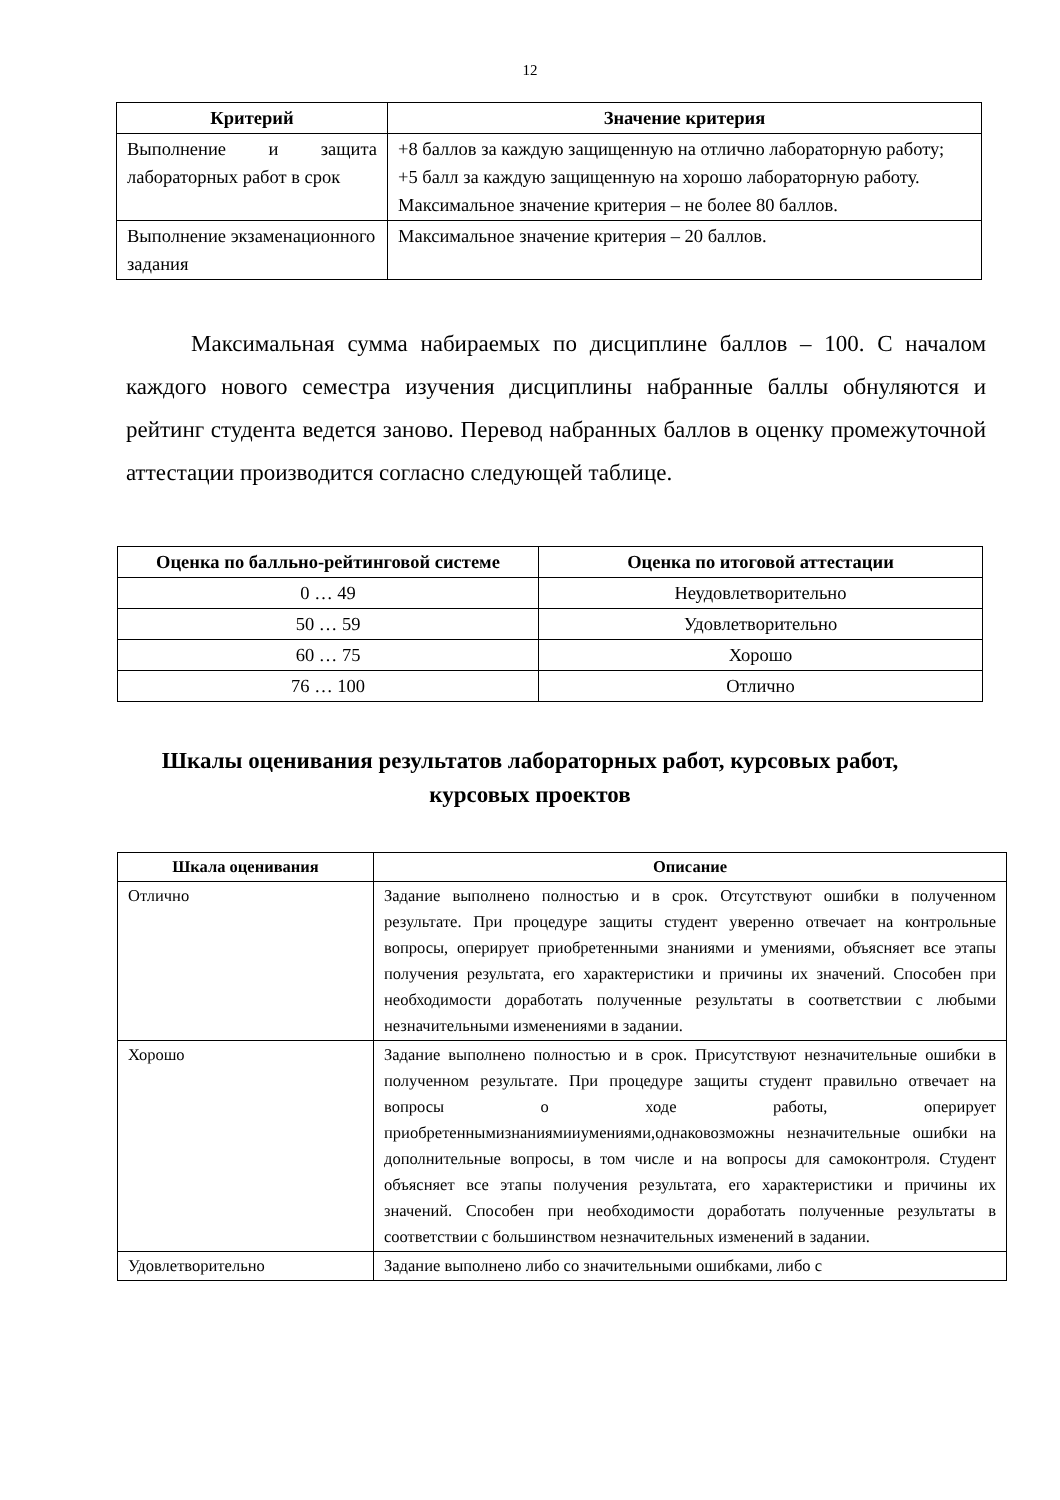12
| Критерий | Значение критерия |
| --- | --- |
| Выполнение и защита лабораторных работ в срок | +8 баллов за каждую защищенную на отлично лабораторную работу; +5 балл за каждую защищенную на хорошо лабораторную работу. Максимальное значение критерия – не более 80 баллов. |
| Выполнение экзаменационного задания | Максимальное значение критерия – 20 баллов. |
Максимальная сумма набираемых по дисциплине баллов – 100. С началом каждого нового семестра изучения дисциплины набранные баллы обнуляются и рейтинг студента ведется заново. Перевод набранных баллов в оценку промежуточной аттестации производится согласно следующей таблице.
| Оценка по балльно-рейтинговой системе | Оценка по итоговой аттестации |
| --- | --- |
| 0 … 49 | Неудовлетворительно |
| 50 … 59 | Удовлетворительно |
| 60 … 75 | Хорошо |
| 76 … 100 | Отлично |
Шкалы оценивания результатов лабораторных работ, курсовых работ,
курсовых проектов
| Шкала оценивания | Описание |
| --- | --- |
| Отлично | Задание выполнено полностью и в срок. Отсутствуют ошибки в полученном результате. При процедуре защиты студент уверенно отвечает на контрольные вопросы, оперирует приобретенными знаниями и умениями, объясняет все этапы получения результата, его характеристики и причины их значений. Способен при необходимости доработать полученные результаты в соответствии с любыми незначительными изменениями в задании. |
| Хорошо | Задание выполнено полностью и в срок. Присутствуют незначительные ошибки в полученном результате. При процедуре защиты студент правильно отвечает на вопросы о ходе работы, оперирует приобретеннымизнаниямииумениями,однаковозможны незначительные ошибки на дополнительные вопросы, в том числе и на вопросы для самоконтроля. Студент объясняет все этапы получения результата, его характеристики и причины их значений. Способен при необходимости доработать полученные результаты в соответствии с большинством незначительных изменений в задании. |
| Удовлетворительно | Задание выполнено либо со значительными ошибками, либо с |